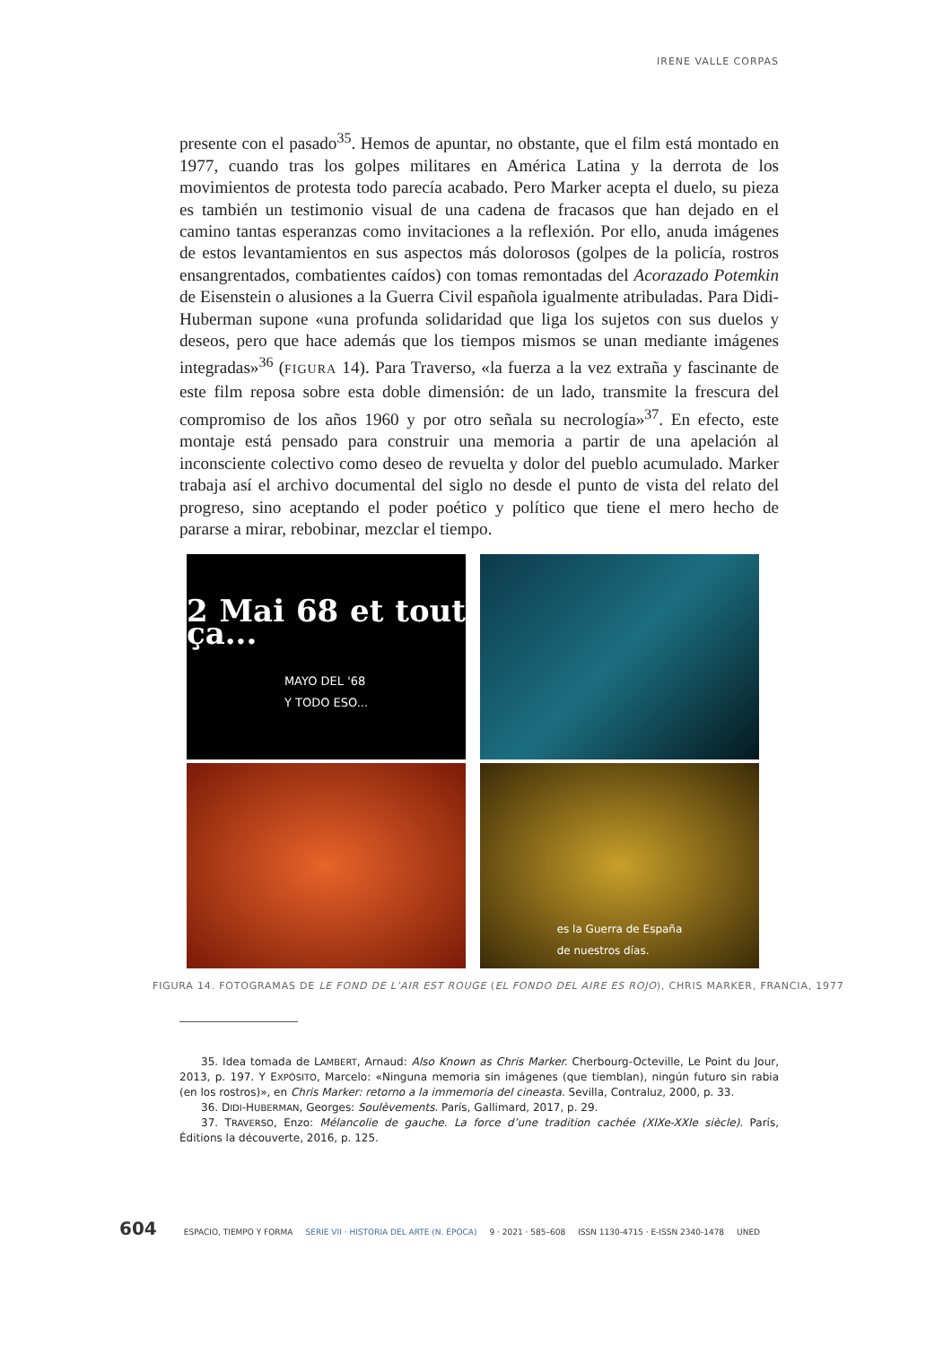IRENE VALLE CORPAS
presente con el pasado<sup>35</sup>. Hemos de apuntar, no obstante, que el film está montado en 1977, cuando tras los golpes militares en América Latina y la derrota de los movimientos de protesta todo parecía acabado. Pero Marker acepta el duelo, su pieza es también un testimonio visual de una cadena de fracasos que han dejado en el camino tantas esperanzas como invitaciones a la reflexión. Por ello, anuda imágenes de estos levantamientos en sus aspectos más dolorosos (golpes de la policía, rostros ensangrentados, combatientes caídos) con tomas remontadas del Acorazado Potemkin de Eisenstein o alusiones a la Guerra Civil española igualmente atribuladas. Para Didi-Huberman supone «una profunda solidaridad que liga los sujetos con sus duelos y deseos, pero que hace además que los tiempos mismos se unan mediante imágenes integradas»<sup>36</sup> (FIGURA 14). Para Traverso, «la fuerza a la vez extraña y fascinante de este film reposa sobre esta doble dimensión: de un lado, transmite la frescura del compromiso de los años 1960 y por otro señala su necrología»<sup>37</sup>. En efecto, este montaje está pensado para construir una memoria a partir de una apelación al inconsciente colectivo como deseo de revuelta y dolor del pueblo acumulado. Marker trabaja así el archivo documental del siglo no desde el punto de vista del relato del progreso, sino aceptando el poder poético y político que tiene el mero hecho de pararse a mirar, rebobinar, mezclar el tiempo.
2 Mai 68 et tout ça...
MAYO DEL '68
Y TODO ESO...
es la Guerra de España
de nuestros días.
FIGURA 14. FOTOGRAMAS DE LE FOND DE L’AIR EST ROUGE (EL FONDO DEL AIRE ES ROJO), CHRIS MARKER, FRANCIA, 1977
35. Idea tomada de LAMBERT, Arnaud: Also Known as Chris Marker. Cherbourg-Octeville, Le Point du Jour, 2013, p. 197. Y EXPÓSITO, Marcelo: «Ninguna memoria sin imágenes (que tiemblan), ningún futuro sin rabia (en los rostros)», en Chris Marker: retorno a la immemoria del cineasta. Sevilla, Contraluz, 2000, p. 33.
36. DIDI-HUBERMAN, Georges: Soulèvements. París, Gallimard, 2017, p. 29.
37. TRAVERSO, Enzo: Mélancolie de gauche. La force d’une tradition cachée (XIXe-XXIe siècle). París, Éditions la découverte, 2016, p. 125.
604 ESPACIO, TIEMPO Y FORMA SERIE VII · HISTORIA DEL ARTE (N. ÉPOCA) 9 · 2021 · 585–608 ISSN 1130-4715 · E-ISSN 2340-1478 UNED